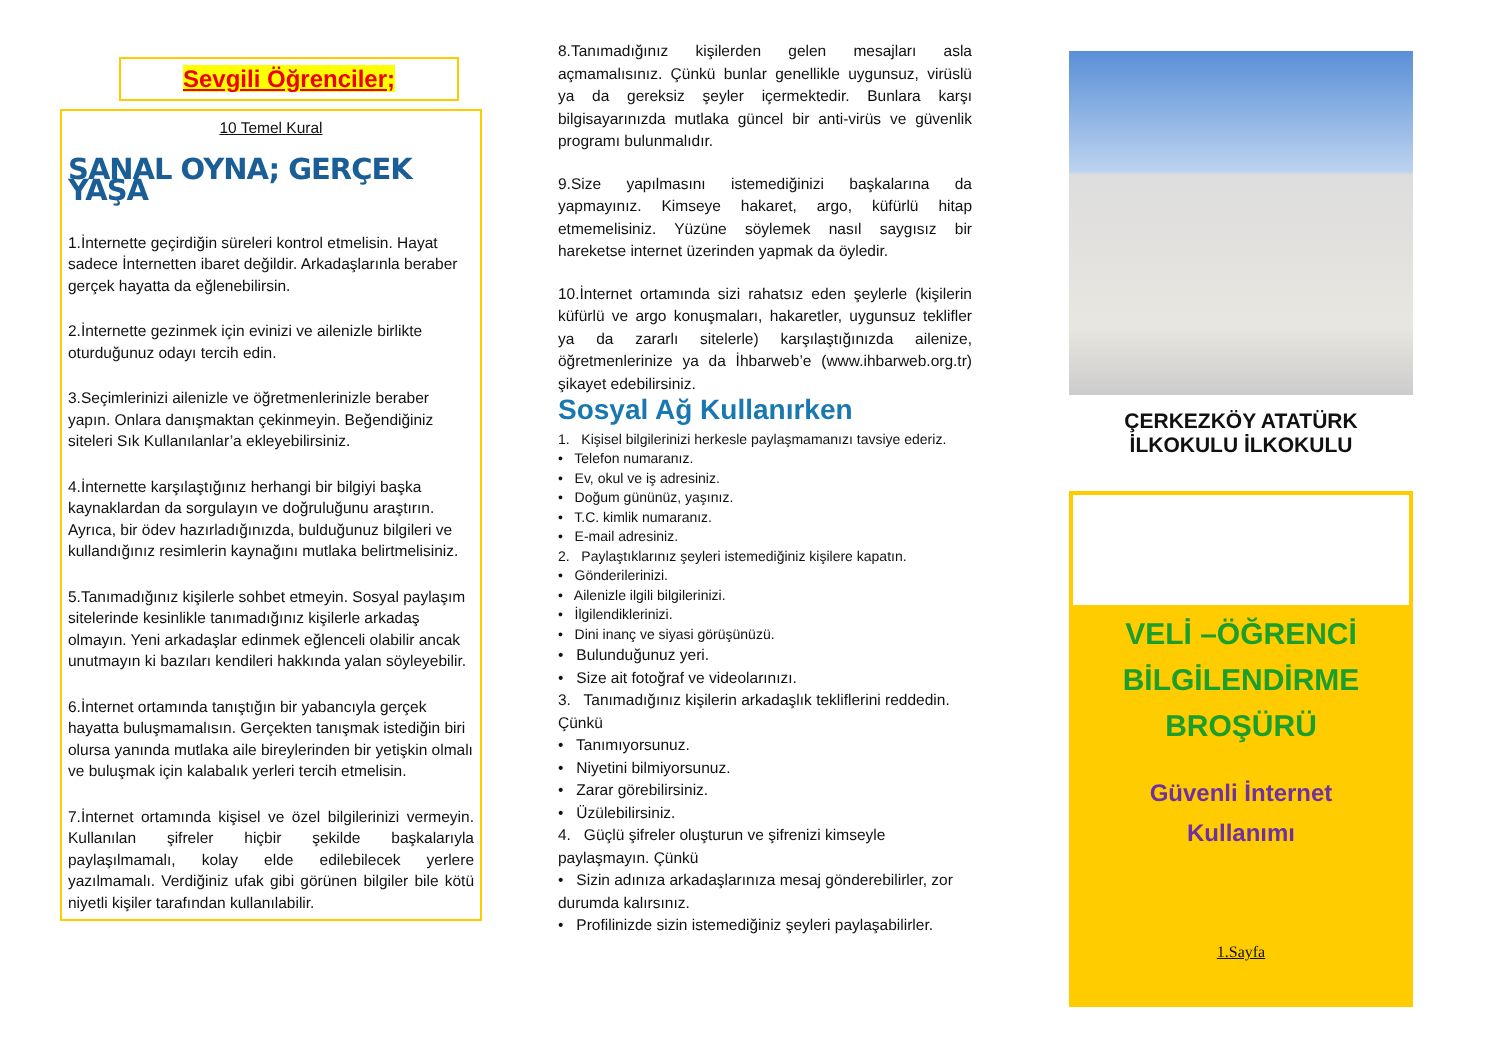Sevgili Öğrenciler;
10 Temel Kural
SANAL OYNA; GERÇEK YAŞA
1.İnternette geçirdiğin süreleri kontrol etmelisin. Hayat sadece İnternetten ibaret değildir. Arkadaşlarınla beraber gerçek hayatta da eğlenebilirsin.
2.İnternette gezinmek için evinizi ve ailenizle birlikte oturduğunuz odayı tercih edin.
3.Seçimlerinizi ailenizle ve öğretmenlerinizle beraber yapın. Onlara danışmaktan çekinmeyin. Beğendiğiniz siteleri Sık Kullanılanlar’a ekleyebilirsiniz.
4.İnternette karşılaştığınız herhangi bir bilgiyi başka kaynaklardan da sorgulayın ve doğruluğunu araştırın. Ayrıca, bir ödev hazırladığınızda, bulduğunuz bilgileri ve kullandığınız resimlerin kaynağını mutlaka belirtmelisiniz.
5.Tanımadığınız kişilerle sohbet etmeyin. Sosyal paylaşım sitelerinde kesinlikle tanımadığınız kişilerle arkadaş olmayın. Yeni arkadaşlar edinmek eğlenceli olabilir ancak unutmayın ki bazıları kendileri hakkında yalan söyleyebilir.
6.İnternet ortamında tanıştığın bir yabancıyla gerçek hayatta buluşmamalısın. Gerçekten tanışmak istediğin biri olursa yanında mutlaka aile bireylerinden bir yetişkin olmalı ve buluşmak için kalabalık yerleri tercih etmelisin.
7.İnternet ortamında kişisel ve özel bilgilerinizi vermeyin. Kullanılan şifreler hiçbir şekilde başkalarıyla paylaşılmamalı, kolay elde edilebilecek yerlere yazılmamalı. Verdiğiniz ufak gibi görünen bilgiler bile kötü niyetli kişiler tarafından kullanılabilir.
8.Tanımadığınız kişilerden gelen mesajları asla açmamalısınız. Çünkü bunlar genellikle uygunsuz, virüslü ya da gereksiz şeyler içermektedir. Bunlara karşı bilgisayarınızda mutlaka güncel bir anti-virüs ve güvenlik programı bulunmalıdır.
9.Size yapılmasını istemediğinizi başkalarına da yapmayınız. Kimseye hakaret, argo, küfürlü hitap etmemelisiniz. Yüzüne söylemek nasıl saygısız bir hareketse internet üzerinden yapmak da öyledir.
10.İnternet ortamında sizi rahatsız eden şeylerle (kişilerin küfürlü ve argo konuşmaları, hakaretler, uygunsuz teklifler ya da zararlı sitelerle) karşılaştığınızda ailenize, öğretmenlerinize ya da İhbarweb’e (www.ihbarweb.org.tr) şikayet edebilirsiniz.
Sosyal Ağ Kullanırken
1. Kişisel bilgilerinizi herkesle paylaşmamanızı tavsiye ederiz.
• Telefon numaranız.
• Ev, okul ve iş adresiniz.
• Doğum gününüz, yaşınız.
• T.C. kimlik numaranız.
• E-mail adresiniz.
2. Paylaştıklarınız şeyleri istemediğiniz kişilere kapatın.
• Gönderilerinizi.
• Ailenizle ilgili bilgilerinizi.
• İlgilendiklerinizi.
• Dini inanç ve siyasi görüşünüzü.
• Bulunduğunuz yeri.
• Size ait fotoğraf ve videolarınızı.
3. Tanımadığınız kişilerin arkadaşlık tekliflerini reddedin. Çünkü
• Tanımıyorsunuz.
• Niyetini bilmiyorsunuz.
• Zarar görebilirsiniz.
• Üzülebilirsiniz.
4. Güçlü şifreler oluşturun ve şifrenizi kimseyle paylaşmayın. Çünkü
• Sizin adınıza arkadaşlarınıza mesaj gönderebilirler, zor durumda kalırsınız.
• Profilinizde sizin istemediğiniz şeyleri paylaşabilirler.
ÇERKEZKÖY ATATÜRK İLKOKULU İLKOKULU
VELİ –ÖĞRENCİ
BİLGİLENDİRME
BROŞÜRÜ
Güvenli İnternet
Kullanımı
1.Sayfa